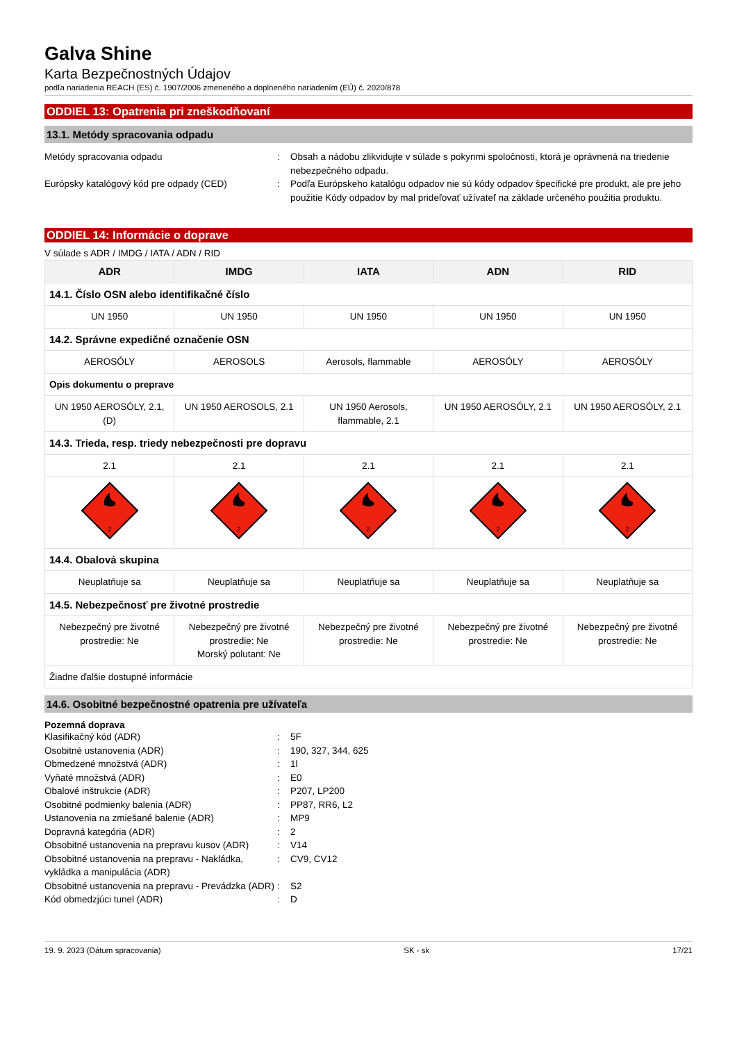Galva Shine
Karta Bezpečnostných Údajov
podľa nariadenia REACH (ES) č. 1907/2006 zmeneného a doplneného nariadením (EÚ) č. 2020/878
ODDIEL 13: Opatrenia pri zneškodňovaní
13.1. Metódy spracovania odpadu
Metódy spracovania odpadu : Obsah a nádobu zlikvidujte v súlade s pokynmi spoločnosti, ktorá je oprávnená na triedenie nebezpečného odpadu.
Európsky katalógový kód pre odpady (CED) : Podľa Európskeho katalógu odpadov nie sú kódy odpadov špecifické pre produkt, ale pre jeho použitie Kódy odpadov by mal prideľovať užívateľ na základe určeného použitia produktu.
ODDIEL 14: Informácie o doprave
V súlade s ADR / IMDG / IATA / ADN / RID
| ADR | IMDG | IATA | ADN | RID |
| --- | --- | --- | --- | --- |
| 14.1. Číslo OSN alebo identifikačné číslo | | | | |
| UN 1950 | UN 1950 | UN 1950 | UN 1950 | UN 1950 |
| 14.2. Správne expedičné označenie OSN | | | | |
| AEROSÓLY | AEROSOLS | Aerosols, flammable | AEROSÓLY | AEROSÓLY |
| Opis dokumentu o preprave | | | | |
| UN 1950 AEROSÓLY, 2.1, (D) | UN 1950 AEROSOLS, 2.1 | UN 1950 Aerosols, flammable, 2.1 | UN 1950 AEROSÓLY, 2.1 | UN 1950 AEROSÓLY, 2.1 |
| 14.3. Trieda, resp. triedy nebezpečnosti pre dopravu | | | | |
| 2.1 | 2.1 | 2.1 | 2.1 | 2.1 |
| 2 | 2 | 2 | 2 | 2 |
| 14.4. Obalová skupina | | | | |
| Neuplatňuje sa | Neuplatňuje sa | Neuplatňuje sa | Neuplatňuje sa | Neuplatňuje sa |
| 14.5. Nebezpečnosť pre životné prostredie | | | | |
| Nebezpečný pre životné prostredie: Ne | Nebezpečný pre životné prostredie: Ne Morský polutant: Ne | Nebezpečný pre životné prostredie: Ne | Nebezpečný pre životné prostredie: Ne | Nebezpečný pre životné prostredie: Ne |
| Žiadne ďalšie dostupné informácie | | | | |
14.6. Osobitné bezpečnostné opatrenia pre užívateľa
Pozemná doprava
Klasifikačný kód (ADR) : 5F
Osobitné ustanovenia (ADR) : 190, 327, 344, 625
Obmedzené množstvá (ADR) : 1l
Vyňaté množstvá (ADR) : E0
Obalové inštrukcie (ADR) : P207, LP200
Osobitné podmienky balenia (ADR) : PP87, RR6, L2
Ustanovenia na zmiešané balenie (ADR) : MP9
Dopravná kategória (ADR) : 2
Obsobitné ustanovenia na prepravu kusov (ADR)
: V14
Obsobitné ustanovenia na prepravu - Nakládka, vykládka a manipulácia (ADR)
: CV9, CV12
Obsobitné ustanovenia na prepravu - Prevádzka (ADR)
: S2
Kód obmedzjúci tunel (ADR) : D
19. 9. 2023 (Dátum spracovania) SK - sk 17/21